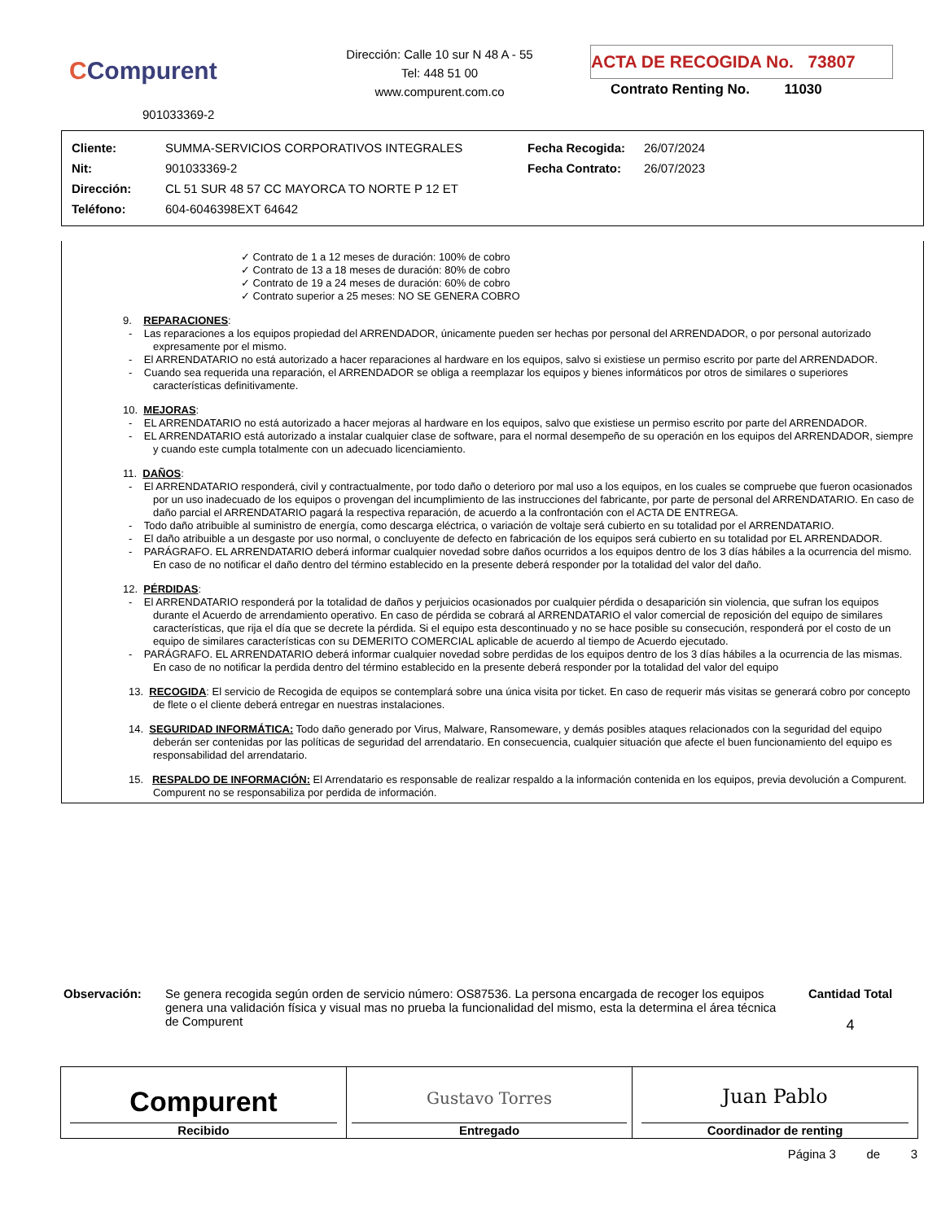CCompurent
901033369-2
Dirección: Calle 10 sur N 48 A - 55
Tel: 448 51 00
www.compurent.com.co
ACTA DE RECOGIDA No. 73807
Contrato Renting No. 11030
| Cliente: | SUMMA-SERVICIOS CORPORATIVOS INTEGRALES | Fecha Recogida: | 26/07/2024 |
| Nit: | 901033369-2 | Fecha Contrato: | 26/07/2023 |
| Dirección: | CL 51 SUR 48 57 CC MAYORCA TO NORTE P 12 ET | | |
| Teléfono: | 604-6046398EXT 64642 | | |
✓ Contrato de 1 a 12 meses de duración: 100% de cobro
✓ Contrato de 13 a 18 meses de duración: 80% de cobro
✓ Contrato de 19 a 24 meses de duración: 60% de cobro
✓ Contrato superior a 25 meses: NO SE GENERA COBRO
9. REPARACIONES:
- Las reparaciones a los equipos propiedad del ARRENDADOR, únicamente pueden ser hechas por personal del ARRENDADOR, o por personal autorizado expresamente por el mismo.
- El ARRENDATARIO no está autorizado a hacer reparaciones al hardware en los equipos, salvo si existiese un permiso escrito por parte del ARRENDADOR.
- Cuando sea requerida una reparación, el ARRENDADOR se obliga a reemplazar los equipos y bienes informáticos por otros de similares o superiores características definitivamente.
10. MEJORAS:
- EL ARRENDATARIO no está autorizado a hacer mejoras al hardware en los equipos, salvo que existiese un permiso escrito por parte del ARRENDADOR.
- EL ARRENDATARIO está autorizado a instalar cualquier clase de software, para el normal desempeño de su operación en los equipos del ARRENDADOR, siempre y cuando este cumpla totalmente con un adecuado licenciamiento.
11. DAÑOS:
- El ARRENDATARIO responderá, civil y contractualmente, por todo daño o deterioro por mal uso a los equipos, en los cuales se compruebe que fueron ocasionados por un uso inadecuado de los equipos o provengan del incumplimiento de las instrucciones del fabricante, por parte de personal del ARRENDATARIO. En caso de daño parcial el ARRENDATARIO pagará la respectiva reparación, de acuerdo a la confrontación con el ACTA DE ENTREGA.
- Todo daño atribuible al suministro de energía, como descarga eléctrica, o variación de voltaje será cubierto en su totalidad por el ARRENDATARIO.
- El daño atribuible a un desgaste por uso normal, o concluyente de defecto en fabricación de los equipos será cubierto en su totalidad por EL ARRENDADOR.
- PARÁGRAFO. EL ARRENDATARIO deberá informar cualquier novedad sobre daños ocurridos a los equipos dentro de los 3 días hábiles a la ocurrencia del mismo. En caso de no notificar el daño dentro del término establecido en la presente deberá responder por la totalidad del valor del daño.
12. PÉRDIDAS:
- El ARRENDATARIO responderá por la totalidad de daños y perjuicios ocasionados por cualquier pérdida o desaparición sin violencia, que sufran los equipos durante el Acuerdo de arrendamiento operativo. En caso de pérdida se cobrará al ARRENDATARIO el valor comercial de reposición del equipo de similares características, que rija el día que se decrete la pérdida. Si el equipo esta descontinuado y no se hace posible su consecución, responderá por el costo de un equipo de similares características con su DEMERITO COMERCIAL aplicable de acuerdo al tiempo de Acuerdo ejecutado.
- PARÁGRAFO. EL ARRENDATARIO deberá informar cualquier novedad sobre perdidas de los equipos dentro de los 3 días hábiles a la ocurrencia de las mismas. En caso de no notificar la perdida dentro del término establecido en la presente deberá responder por la totalidad del valor del equipo
13. RECOGIDA: El servicio de Recogida de equipos se contemplará sobre una única visita por ticket. En caso de requerir más visitas se generará cobro por concepto de flete o el cliente deberá entregar en nuestras instalaciones.
14. SEGURIDAD INFORMÁTICA: Todo daño generado por Virus, Malware, Ransomeware, y demás posibles ataques relacionados con la seguridad del equipo deberán ser contenidas por las políticas de seguridad del arrendatario. En consecuencia, cualquier situación que afecte el buen funcionamiento del equipo es responsabilidad del arrendatario.
15. RESPALDO DE INFORMACIÓN: El Arrendatario es responsable de realizar respaldo a la información contenida en los equipos, previa devolución a Compurent. Compurent no se responsabiliza por perdida de información.
Observación:
Se genera recogida según orden de servicio número: OS87536. La persona encargada de recoger los equipos genera una validación física y visual mas no prueba la funcionalidad del mismo, esta la determina el área técnica de Compurent
Cantidad Total
4
| Compurent Recibido | Gustavo Torres Entregado | Juan Pablo Coordinador de renting |
Página 3 de 3